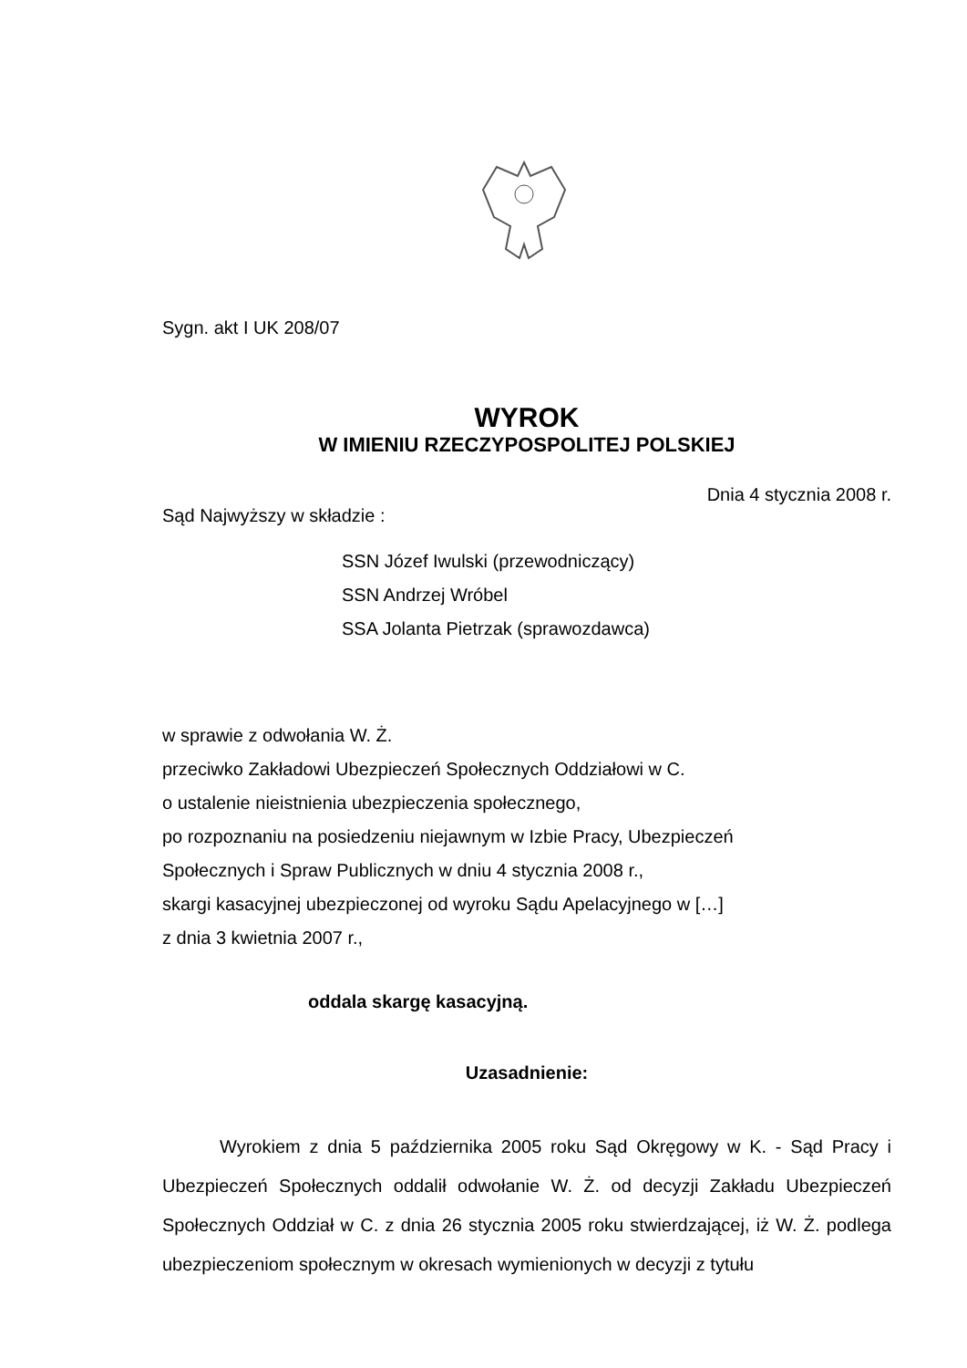Sygn. akt I UK 208/07
WYROK
W IMIENIU RZECZYPOSPOLITEJ POLSKIEJ
Dnia 4 stycznia 2008 r.
Sąd Najwyższy w składzie :
SSN Józef Iwulski (przewodniczący)
SSN Andrzej Wróbel
SSA Jolanta Pietrzak (sprawozdawca)
w sprawie z odwołania W. Ż.
przeciwko Zakładowi Ubezpieczeń Społecznych Oddziałowi w C.
o ustalenie nieistnienia ubezpieczenia społecznego,
po rozpoznaniu na posiedzeniu niejawnym w Izbie Pracy, Ubezpieczeń
Społecznych i Spraw Publicznych w dniu 4 stycznia 2008 r.,
skargi kasacyjnej ubezpieczonej od wyroku Sądu Apelacyjnego w […]
z dnia 3 kwietnia 2007 r.,
oddala skargę kasacyjną.
Uzasadnienie:
Wyrokiem z dnia 5 października 2005 roku Sąd Okręgowy w K. - Sąd Pracy i Ubezpieczeń Społecznych oddalił odwołanie W. Ż. od decyzji Zakładu Ubezpieczeń Społecznych Oddział w C. z dnia 26 stycznia 2005 roku stwierdzającej, iż W. Ż. podlega ubezpieczeniom społecznym w okresach wymienionych w decyzji z tytułu